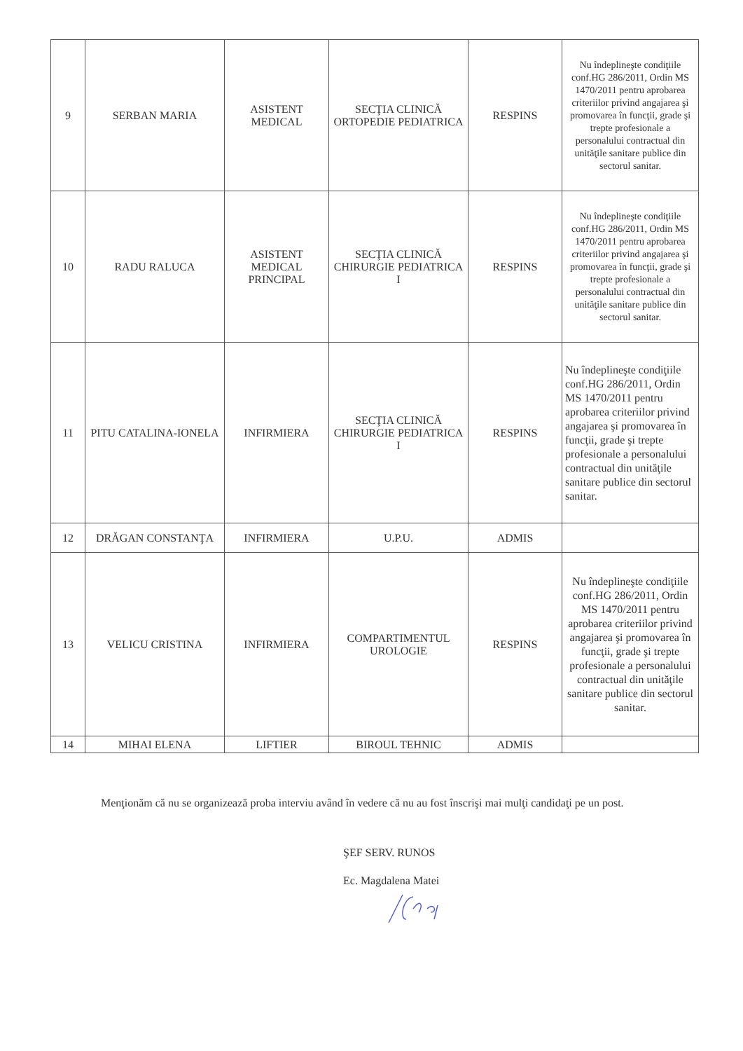| 9 | SERBAN MARIA | ASISTENT MEDICAL | SECŢIA CLINICĂ ORTOPEDIE PEDIATRICA | RESPINS | Nu îndeplineşte condiţiile conf.HG 286/2011, Ordin MS 1470/2011 pentru aprobarea criteriilor privind angajarea şi promovarea în funcţii, grade şi trepte profesionale a personalului contractual din unităţile sanitare publice din sectorul sanitar. |
| 10 | RADU RALUCA | ASISTENT MEDICAL PRINCIPAL | SECŢIA CLINICĂ CHIRURGIE PEDIATRICA I | RESPINS | Nu îndeplineşte condiţiile conf.HG 286/2011, Ordin MS 1470/2011 pentru aprobarea criteriilor privind angajarea şi promovarea în funcţii, grade şi trepte profesionale a personalului contractual din unităţile sanitare publice din sectorul sanitar. |
| 11 | PITU CATALINA-IONELA | INFIRMIERA | SECŢIA CLINICĂ CHIRURGIE PEDIATRICA I | RESPINS | Nu îndeplineşte condiţiile conf.HG 286/2011, Ordin MS 1470/2011 pentru aprobarea criteriilor privind angajarea şi promovarea în funcţii, grade şi trepte profesionale a personalului contractual din unităţile sanitare publice din sectorul sanitar. |
| 12 | DRĂGAN CONSTANŢA | INFIRMIERA | U.P.U. | ADMIS | |
| 13 | VELICU CRISTINA | INFIRMIERA | COMPARTIMENTUL UROLOGIE | RESPINS | Nu îndeplineşte condiţiile conf.HG 286/2011, Ordin MS 1470/2011 pentru aprobarea criteriilor privind angajarea şi promovarea în funcţii, grade şi trepte profesionale a personalului contractual din unităţile sanitare publice din sectorul sanitar. |
| 14 | MIHAI ELENA | LIFTIER | BIROUL TEHNIC | ADMIS | |
Menţionăm că nu se organizează proba interviu având în vedere că nu au fost înscrişi mai mulţi candidaţi pe un post.
ŞEF SERV. RUNOS
Ec. Magdalena Matei